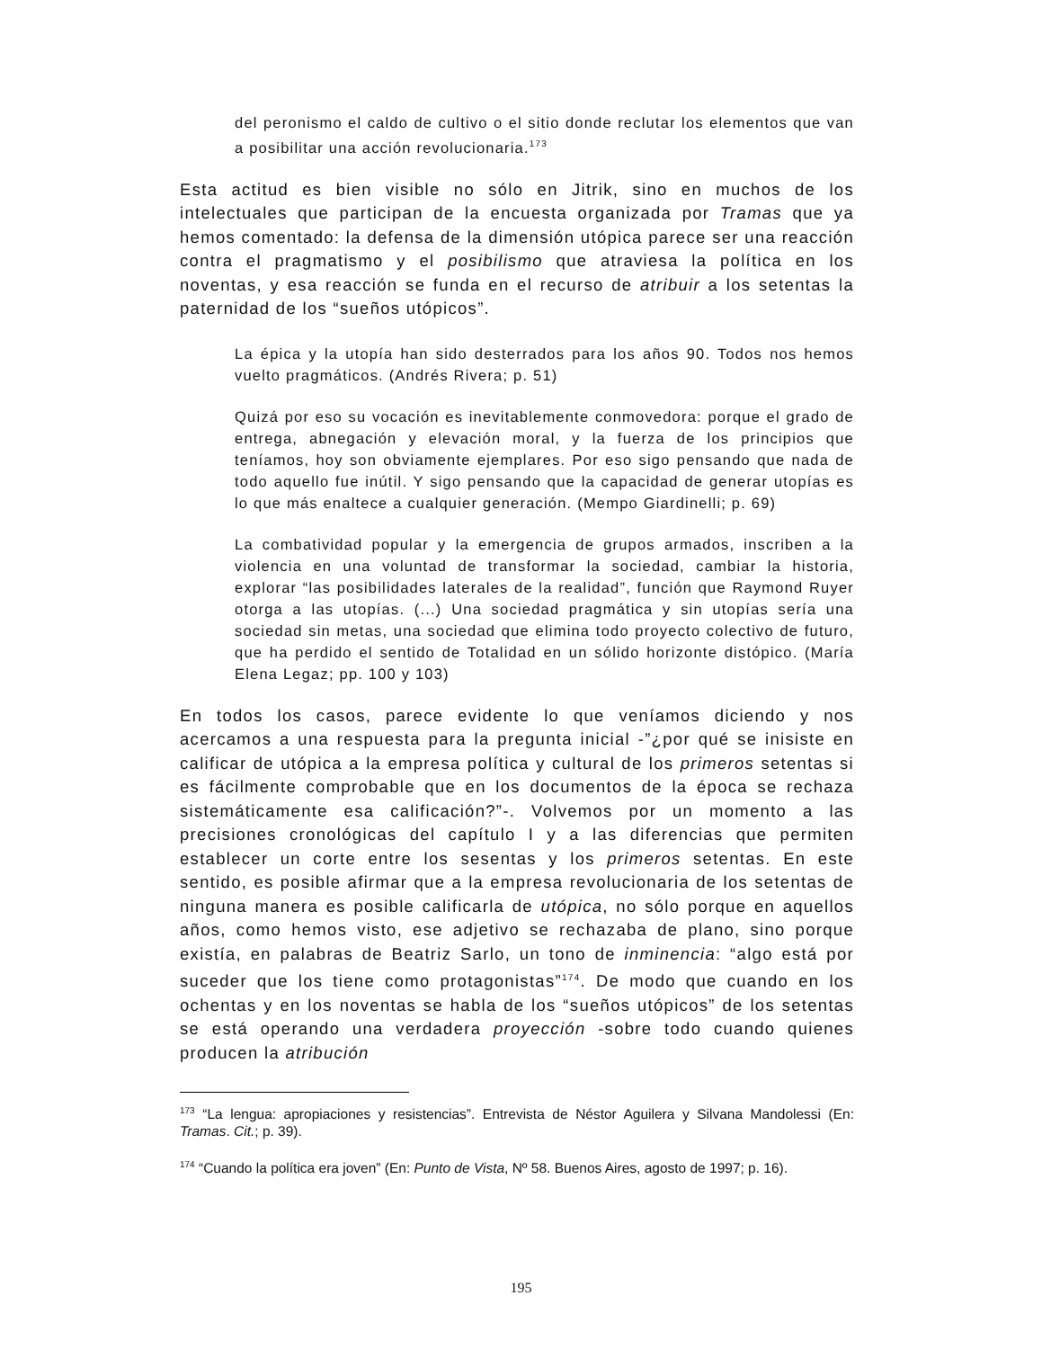del peronismo el caldo de cultivo o el sitio donde reclutar los elementos que van a posibilitar una acción revolucionaria.<sup>173</sup>
Esta actitud es bien visible no sólo en Jitrik, sino en muchos de los intelectuales que participan de la encuesta organizada por Tramas que ya hemos comentado: la defensa de la dimensión utópica parece ser una reacción contra el pragmatismo y el posibilismo que atraviesa la política en los noventas, y esa reacción se funda en el recurso de atribuir a los setentas la paternidad de los “sueños utópicos”.
La épica y la utopía han sido desterrados para los años 90. Todos nos hemos vuelto pragmáticos. (Andrés Rivera; p. 51)
Quizá por eso su vocación es inevitablemente conmovedora: porque el grado de entrega, abnegación y elevación moral, y la fuerza de los principios que teníamos, hoy son obviamente ejemplares. Por eso sigo pensando que nada de todo aquello fue inútil. Y sigo pensando que la capacidad de generar utopías es lo que más enaltece a cualquier generación. (Mempo Giardinelli; p. 69)
La combatividad popular y la emergencia de grupos armados, inscriben a la violencia en una voluntad de transformar la sociedad, cambiar la historia, explorar “las posibilidades laterales de la realidad”, función que Raymond Ruyer otorga a las utopías. (...) Una sociedad pragmática y sin utopías sería una sociedad sin metas, una sociedad que elimina todo proyecto colectivo de futuro, que ha perdido el sentido de Totalidad en un sólido horizonte distópico. (María Elena Legaz; pp. 100 y 103)
En todos los casos, parece evidente lo que veníamos diciendo y nos acercamos a una respuesta para la pregunta inicial -”¿por qué se inisiste en calificar de utópica a la empresa política y cultural de los primeros setentas si es fácilmente comprobable que en los documentos de la época se rechaza sistemáticamente esa calificación?”-. Volvemos por un momento a las precisiones cronológicas del capítulo I y a las diferencias que permiten establecer un corte entre los sesentas y los primeros setentas. En este sentido, es posible afirmar que a la empresa revolucionaria de los setentas de ninguna manera es posible calificarla de utópica, no sólo porque en aquellos años, como hemos visto, ese adjetivo se rechazaba de plano, sino porque existía, en palabras de Beatriz Sarlo, un tono de inminencia: “algo está por suceder que los tiene como protagonistas”<sup>174</sup>. De modo que cuando en los ochentas y en los noventas se habla de los “sueños utópicos” de los setentas se está operando una verdadera proyección -sobre todo cuando quienes producen la atribución
<sup>173</sup> “La lengua: apropiaciones y resistencias”. Entrevista de Néstor Aguilera y Silvana Mandolessi (En: Tramas. Cit.; p. 39).
<sup>174</sup> “Cuando la política era joven” (En: Punto de Vista, Nº 58. Buenos Aires, agosto de 1997; p. 16).
195